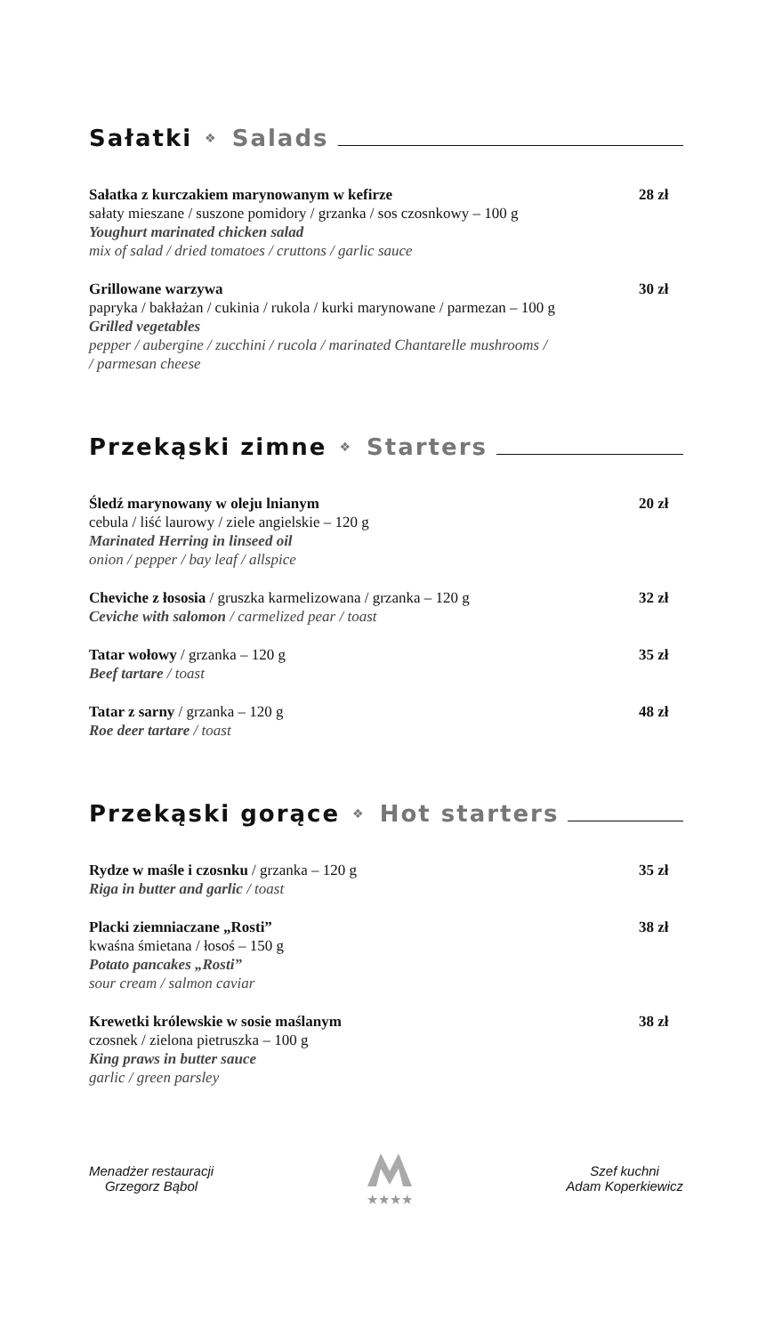Sałatki ❖ Salads
Sałatka z kurczakiem marynowanym w kefirze 28 zł
sałaty mieszane / suszone pomidory / grzanka / sos czosnkowy – 100 g
Youghurt marinated chicken salad
mix of salad / dried tomatoes / cruttons / garlic sauce
Grillowane warzywa 30 zł
papryka / bakłażan / cukinia / rukola / kurki marynowane / parmezan – 100 g
Grilled vegetables
pepper / aubergine / zucchini / rucola / marinated Chantarelle mushrooms /
/ parmesan cheese
Przekąski zimne ❖ Starters
Śledź marynowany w oleju lnianym 20 zł
cebula / liść laurowy / ziele angielskie – 120 g
Marinated Herring in linseed oil
onion / pepper / bay leaf / allspice
Cheviche z łososia / gruszka karmelizowana / grzanka – 120 g 32 zł
Ceviche with salomon / carmelized pear / toast
Tatar wołowy / grzanka – 120 g 35 zł
Beef tartare / toast
Tatar z sarny / grzanka – 120 g 48 zł
Roe deer tartare / toast
Przekąski gorące ❖ Hot starters
Rydze w maśle i czosnku / grzanka – 120 g 35 zł
Riga in butter and garlic / toast
Placki ziemniaczane „Rosti” 38 zł
kwaśna śmietana / łosoś – 150 g
Potato pancakes „Rosti”
sour cream / salmon caviar
Krewetki królewskie w sosie maślanym 38 zł
czosnek / zielona pietruszka – 100 g
King praws in butter sauce
garlic / green parsley
Menadżer restauracji
Grzegorz Bąbol
★★★★
Szef kuchni
Adam Koperkiewicz